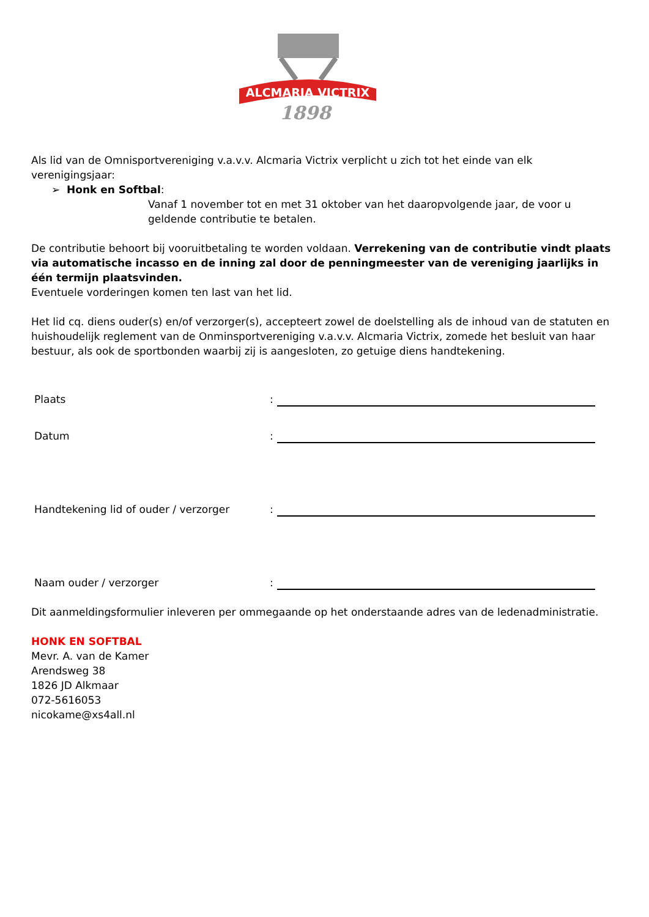ALCMARIA VICTRIX
1898
Als lid van de Omnisportvereniging v.a.v.v. Alcmaria Victrix verplicht u zich tot het einde van elk verenigingsjaar:
➢ Honk en Softbal:
Vanaf 1 november tot en met 31 oktober van het daaropvolgende jaar, de voor u geldende contributie te betalen.
De contributie behoort bij vooruitbetaling te worden voldaan. Verrekening van de contributie vindt plaats via automatische incasso en de inning zal door de penningmeester van de vereniging jaarlijks in één termijn plaatsvinden.
Eventuele vorderingen komen ten last van het lid.
Het lid cq. diens ouder(s) en/of verzorger(s), accepteert zowel de doelstelling als de inhoud van de statuten en huishoudelijk reglement van de Onminsportvereniging v.a.v.v. Alcmaria Victrix, zomede het besluit van haar bestuur, als ook de sportbonden waarbij zij is aangesloten, zo getuige diens handtekening.
Plaats:
Datum:
Handtekening lid of ouder / verzorger:
Naam ouder / verzorger:
Dit aanmeldingsformulier inleveren per ommegaande op het onderstaande adres van de ledenadministratie.
HONK EN SOFTBAL
Mevr. A. van de Kamer
Arendsweg 38
1826 JD Alkmaar
072-5616053
nicokame@xs4all.nl